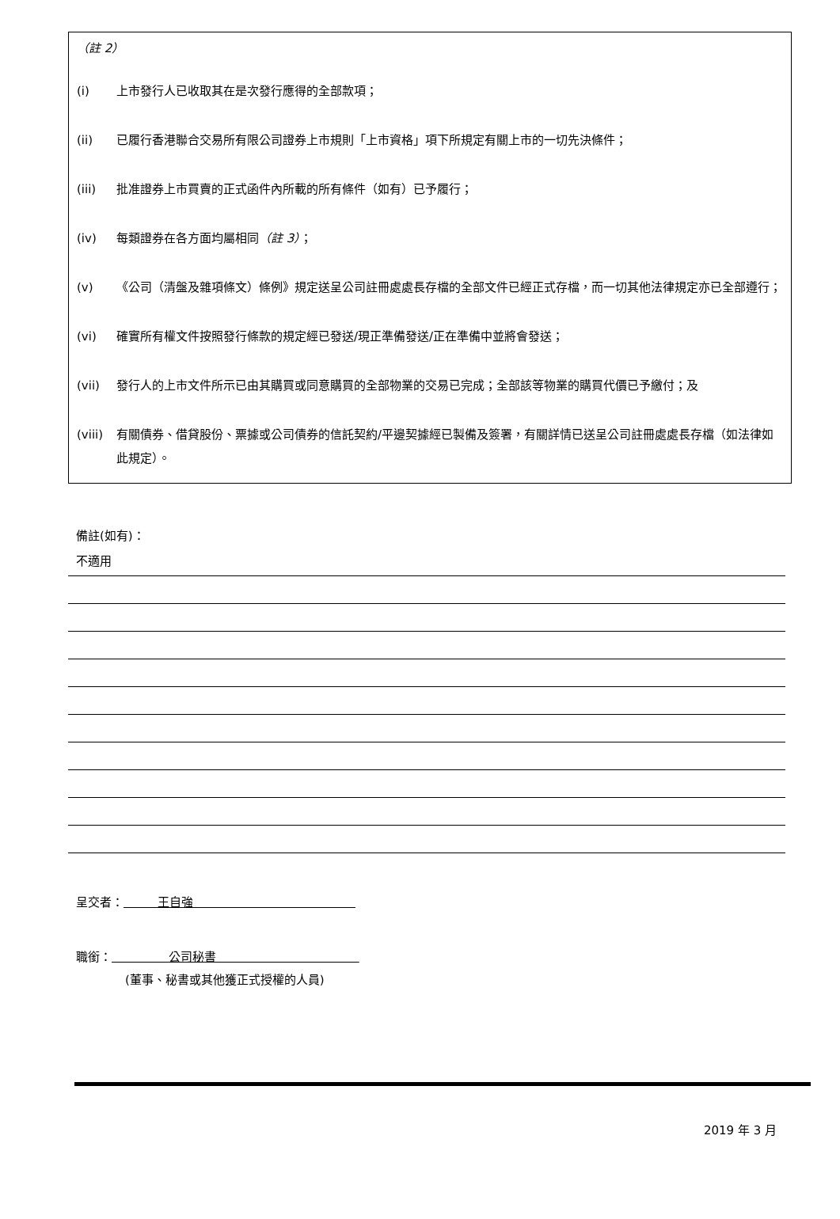（註 2）
(i) 上市發行人已收取其在是次發行應得的全部款項；
(ii) 已履行香港聯合交易所有限公司證券上市規則「上市資格」項下所規定有關上市的一切先決條件；
(iii) 批准證券上市買賣的正式函件內所載的所有條件（如有）已予履行；
(iv) 每類證券在各方面均屬相同（註 3）；
(v) 《公司（清盤及雜項條文）條例》規定送呈公司註冊處處長存檔的全部文件已經正式存檔，而一切其他法律規定亦已全部遵行；
(vi) 確實所有權文件按照發行條款的規定經已發送/現正準備發送/正在準備中並將會發送；
(vii) 發行人的上市文件所示已由其購買或同意購買的全部物業的交易已完成；全部該等物業的購買代價已予繳付；及
(viii) 有關債券、借貸股份、票據或公司債券的信託契約/平邊契據經已製備及簽署，有關詳情已送呈公司註冊處處長存檔（如法律如此規定）。
備註(如有)：
不適用
呈交者： 王自強
職銜： 公司秘書
(董事、秘書或其他獲正式授權的人員)
2019 年 3 月